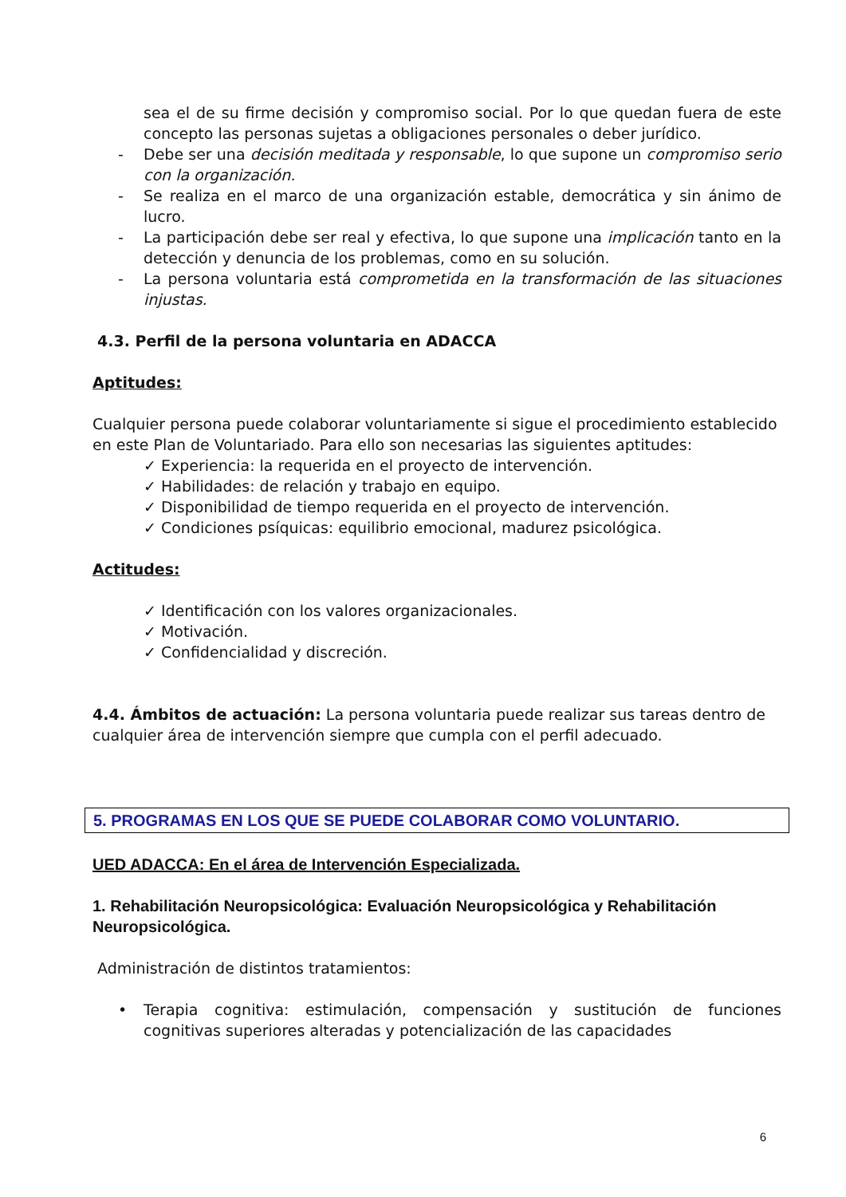sea el de su firme decisión y compromiso social. Por lo que quedan fuera de este concepto las personas sujetas a obligaciones personales o deber jurídico.
- Debe ser una decisión meditada y responsable, lo que supone un compromiso serio con la organización.
- Se realiza en el marco de una organización estable, democrática y sin ánimo de lucro.
- La participación debe ser real y efectiva, lo que supone una implicación tanto en la detección y denuncia de los problemas, como en su solución.
- La persona voluntaria está comprometida en la transformación de las situaciones injustas.
4.3. Perfil de la persona voluntaria en ADACCA
Aptitudes:
Cualquier persona puede colaborar voluntariamente si sigue el procedimiento establecido en este Plan de Voluntariado. Para ello son necesarias las siguientes aptitudes:
✓ Experiencia: la requerida en el proyecto de intervención.
✓ Habilidades: de relación y trabajo en equipo.
✓ Disponibilidad de tiempo requerida en el proyecto de intervención.
✓ Condiciones psíquicas: equilibrio emocional, madurez psicológica.
Actitudes:
✓ Identificación con los valores organizacionales.
✓ Motivación.
✓ Confidencialidad y discreción.
4.4. Ámbitos de actuación: La persona voluntaria puede realizar sus tareas dentro de cualquier área de intervención siempre que cumpla con el perfil adecuado.
5. PROGRAMAS EN LOS QUE SE PUEDE COLABORAR COMO VOLUNTARIO.
UED ADACCA: En el área de Intervención Especializada.
1. Rehabilitación Neuropsicológica: Evaluación Neuropsicológica y Rehabilitación Neuropsicológica.
Administración de distintos tratamientos:
• Terapia cognitiva: estimulación, compensación y sustitución de funciones cognitivas superiores alteradas y potencialización de las capacidades
6